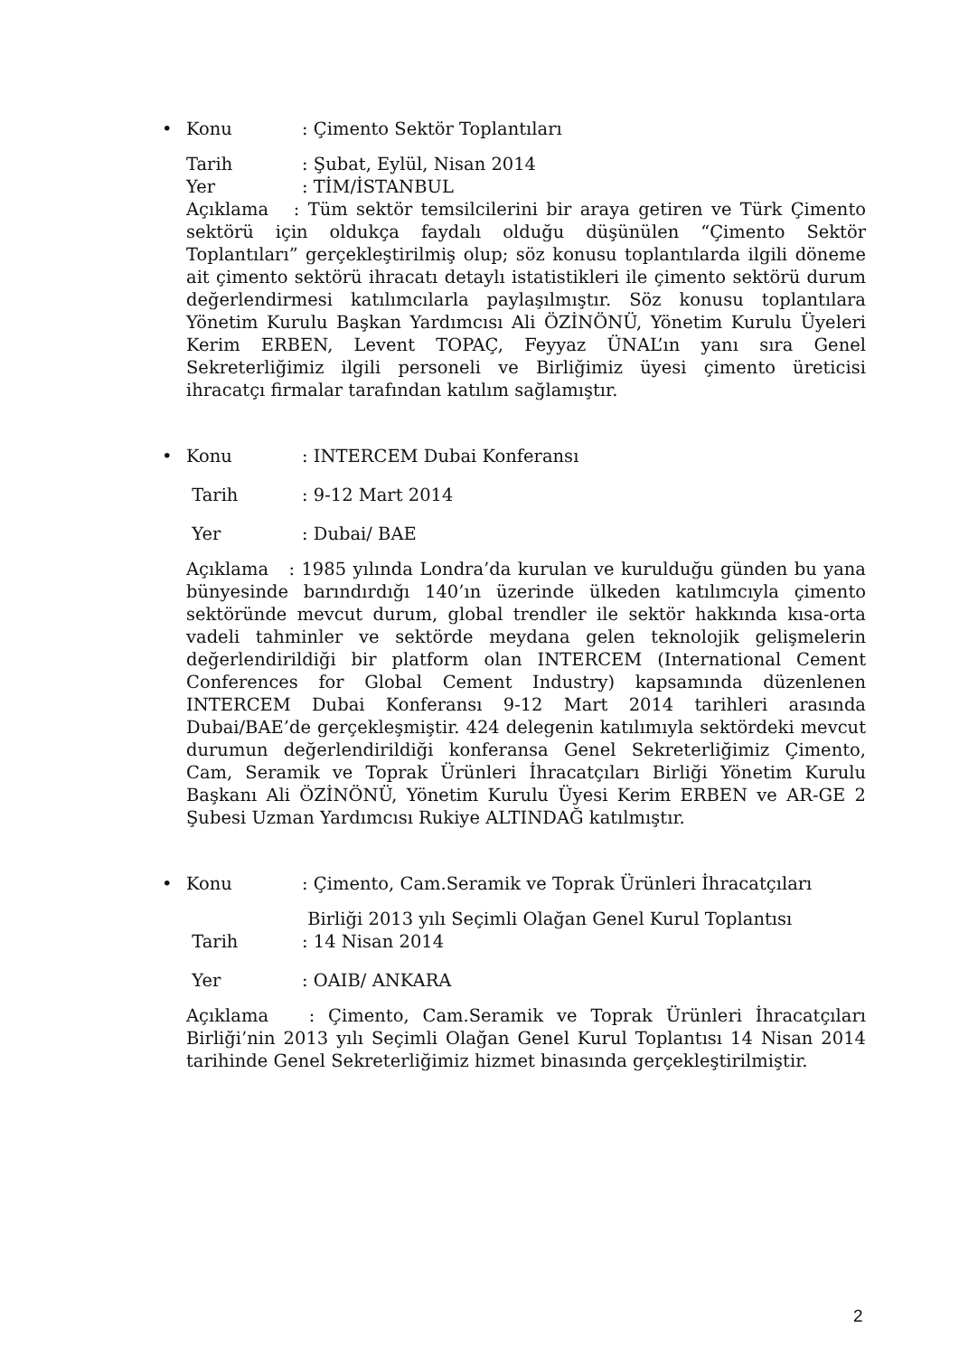•
Konu: Çimento Sektör Toplantıları
Tarih: Şubat, Eylül, Nisan 2014
Yer: TİM/İSTANBUL
Açıklama : Tüm sektör temsilcilerini bir araya getiren ve Türk Çimento sektörü için oldukça faydalı olduğu düşünülen “Çimento Sektör Toplantıları” gerçekleştirilmiş olup; söz konusu toplantılarda ilgili döneme ait çimento sektörü ihracatı detaylı istatistikleri ile çimento sektörü durum değerlendirmesi katılımcılarla paylaşılmıştır. Söz konusu toplantılara Yönetim Kurulu Başkan Yardımcısı Ali ÖZİNÖNÜ, Yönetim Kurulu Üyeleri Kerim ERBEN, Levent TOPAÇ, Feyyaz ÜNAL’ın yanı sıra Genel Sekreterliğimiz ilgili personeli ve Birliğimiz üyesi çimento üreticisi ihracatçı firmalar tarafından katılım sağlamıştır.
•
Konu: INTERCEM Dubai Konferansı
Tarih: 9-12 Mart 2014
Yer: Dubai/ BAE
Açıklama : 1985 yılında Londra’da kurulan ve kurulduğu günden bu yana bünyesinde barındırdığı 140’ın üzerinde ülkeden katılımcıyla çimento sektöründe mevcut durum, global trendler ile sektör hakkında kısa-orta vadeli tahminler ve sektörde meydana gelen teknolojik gelişmelerin değerlendirildiği bir platform olan INTERCEM (International Cement Conferences for Global Cement Industry) kapsamında düzenlenen INTERCEM Dubai Konferansı 9-12 Mart 2014 tarihleri arasında Dubai/BAE’de gerçekleşmiştir. 424 delegenin katılımıyla sektördeki mevcut durumun değerlendirildiği konferansa Genel Sekreterliğimiz Çimento, Cam, Seramik ve Toprak Ürünleri İhracatçıları Birliği Yönetim Kurulu Başkanı Ali ÖZİNÖNÜ, Yönetim Kurulu Üyesi Kerim ERBEN ve AR-GE 2 Şubesi Uzman Yardımcısı Rukiye ALTINDAĞ katılmıştır.
•
Konu: Çimento, Cam.Seramik ve Toprak Ürünleri İhracatçıları
Birliği 2013 yılı Seçimli Olağan Genel Kurul Toplantısı
Tarih: 14 Nisan 2014
Yer: OAIB/ ANKARA
Açıklama : Çimento, Cam.Seramik ve Toprak Ürünleri İhracatçıları Birliği’nin 2013 yılı Seçimli Olağan Genel Kurul Toplantısı 14 Nisan 2014 tarihinde Genel Sekreterliğimiz hizmet binasında gerçekleştirilmiştir.
2